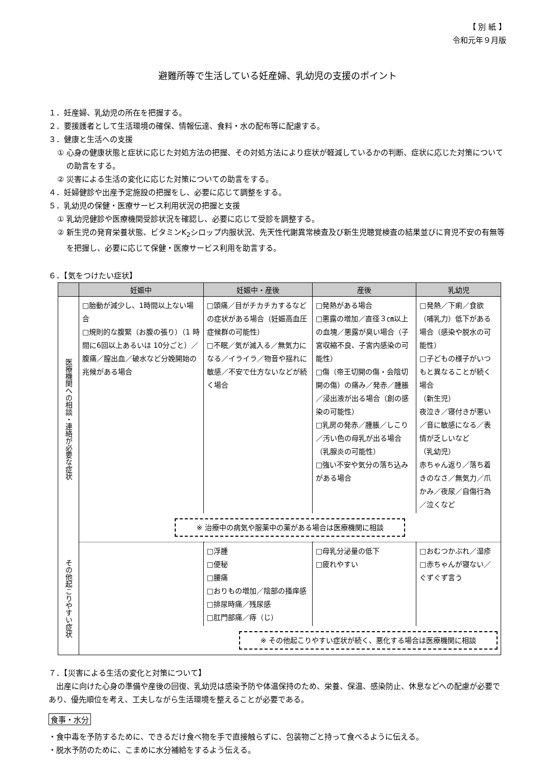【 別 紙 】
令和元年９月版
避難所等で生活している妊産婦、乳幼児の支援のポイント
１．妊産婦、乳幼児の所在を把握する。
２．要援護者として生活環境の確保、情報伝達、食料・水の配布等に配慮する。
３．健康と生活への支援
① 心身の健康状態と症状に応じた対処方法の把握、その対処方法により症状が軽減しているかの判断、症状に応じた対策についての助言をする。
② 災害による生活の変化に応じた対策についての助言をする。
４．妊婦健診や出産予定施設の把握をし、必要に応じて調整をする。
５．乳幼児の保健・医療サービス利用状況の把握と支援
① 乳幼児健診や医療機関受診状況を確認し、必要に応じて受診を調整する。
② 新生児の発育栄養状態、ビタミンK<sub>2</sub>シロップ内服状況、先天性代謝異常検査及び新生児聴覚検査の結果並びに育児不安の有無等を把握し、必要に応じて保健・医療サービス利用を助言する。
６．【気をつけたい症状】
| | 妊娠中 | 妊娠中・産後 | 産後 | 乳幼児 |
| --- | --- | --- | --- | --- |
| 医療機関への相談・連絡が必要な症状 | □胎動が減少し、1時間以上ない場合 □規則的な腹緊（お腹の張り）（1 時間に6回以上あるいは 10分ごと）／腹痛／膣出血／破水など分娩開始の兆候がある場合 | □頭痛／目がチカチカするなどの症状がある場合（妊娠高血圧症候群の可能性） □不眠／気が滅入る／無気力になる／イライラ／物音や揺れに敏感／不安で仕方ないなどが続く場合 | □発熱がある場合 □悪露の増加／直径３㎝以上の血塊／悪露が臭い場合（子宮収縮不良、子宮内感染の可能性） □傷（帝王切開の傷・会陰切開の傷）の痛み／発赤／腫脹／浸出液が出る場合（創の感染の可能性） □乳房の発赤／腫脹／しこり／汚い色の母乳が出る場合（乳腺炎の可能性） □強い不安や気分の落ち込みがある場合 | □発熱／下痢／食欲（哺乳力）低下がある場合（感染や脱水の可能性） □子どもの様子がいつもと異なることが続く場合 （新生児） 夜泣き／寝付きが悪い／音に敏感になる／表情が乏しいなど （乳幼児） 赤ちゃん返り／落ち着きのなさ／無気力／爪かみ／夜尿／自傷行為／泣くなど |
| | ※ 治療中の病気や服薬中の薬がある場合は医療機関に相談 | | | |
| その他起こりやすい症状 | | □浮腫 □便秘 □腰痛 □おりもの増加／陰部の掻痒感 □排尿時痛／残尿感 □肛門部痛／痔（じ） | □母乳分泌量の低下 □疲れやすい | □おむつかぶれ／湿疹 □赤ちゃんが寝ない／ぐずぐず言う |
| | ※ その他起こりやすい症状が続く、悪化する場合は医療機関に相談 | | | |
７．【災害による生活の変化と対策について】
出産に向けた心身の準備や産後の回復、乳幼児は感染予防や体温保持のため、栄養、保温、感染防止、休息などへの配慮が必要であり、優先順位を考え、工夫しながら生活環境を整えることが必要である。
食事・水分
・食中毒を予防するために、できるだけ食べ物を手で直接触らずに、包装物ごと持って食べるように伝える。
・脱水予防のために、こまめに水分補給をするよう伝える。